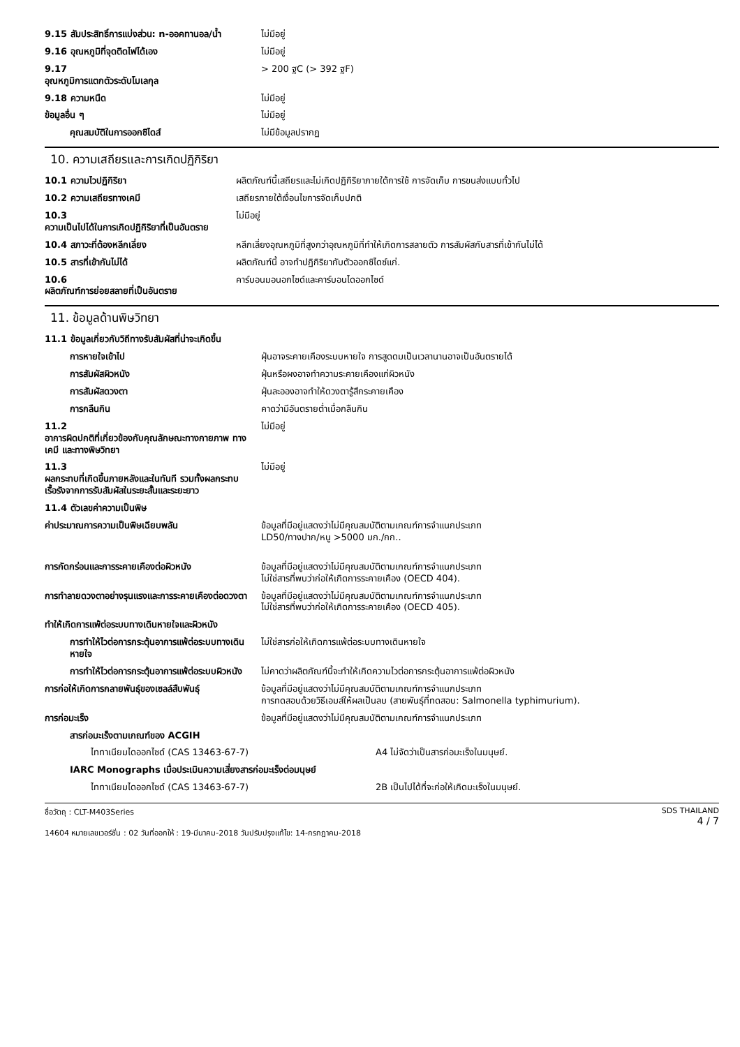| 9.15 สัมประสิทธิ์การแบ่งส่วน: n-ออคทานอล/น้ำ | ไม่มีอยู่ |
| 9.16 อุณหภูมิที่จุดติดไฟได้เอง | ไม่มีอยู่ |
| 9.17 อุณหภูมิการแตกตัวระดับโมเลกุล | > 200 ฐC (> 392 ฐF) |
| 9.18 ความหนืด | ไม่มีอยู่ |
| ข้อมูลอื่น ๆ | ไม่มีอยู่ |
| คุณสมบัติในการออกซิไดส์ | ไม่มีข้อมูลปรากฏ |
10. ความเสถียรและการเกิดปฏิกิริยา
| 10.1 ความไวปฏิกิริยา | ผลิตภัณฑ์นี้เสถียรและไม่เกิดปฏิกิริยาภายใต้การใช้ การจัดเก็บ การขนส่งแบบทั่วไป |
| 10.2 ความเสถียรทางเคมี | เสถียรภายใต้เงื่อนไขการจัดเก็บปกติ |
| 10.3 ความเป็นไปได้ในการเกิดปฏิกิริยาที่เป็นอันตราย | ไม่มีอยู่ |
| 10.4 สภาวะที่ต้องหลีกเลี่ยง | หลีกเลี่ยงอุณหภูมิที่สูงกว่าอุณหภูมิที่ทำให้เกิดการสลายตัว การสัมผัสกับสารที่เข้ากันไม่ได้ |
| 10.5 สารที่เข้ากันไม่ได้ | ผลิตภัณฑ์นี้ อาจทำปฏิกิริยากับตัวออกซิไดซ์แก่. |
| 10.6 ผลิตภัณฑ์การย่อยสลายที่เป็นอันตราย | คาร์บอนมอนอกไซด์และคาร์บอนไดออกไซด์ |
11. ข้อมูลด้านพิษวิทยา
| 11.1 ข้อมูลเกี่ยวกับวิถีทางรับสัมผัสที่น่าจะเกิดขึ้น | |
| การหายใจเข้าไป | ฝุ่นอาจระคายเคืองระบบหายใจ การสูดดมเป็นเวลานานอาจเป็นอันตรายได้ |
| การสัมผัสผิวหนัง | ฝุ่นหรือผงอาจทำความระคายเคืองแก่ผิวหนัง |
| การสัมผัสดวงตา | ฝุ่นละอองอาจทำให้ดวงตารู้สึกระคายเคือง |
| การกลืนกิน | คาดว่ามีอันตรายต่ำเมื่อกลืนกิน |
| 11.2 อาการผิดปกติที่เกี่ยวข้องกับคุณลักษณะทางกายภาพ ทางเคมี และทางพิษวิทยา | ไม่มีอยู่ |
| 11.3 ผลกระทบที่เกิดขึ้นภายหลังและในทันที รวมทั้งผลกระทบเรื้อรังจากการรับสัมผัสในระยะสั้นและระยะยาว | ไม่มีอยู่ |
| 11.4 ตัวเลขค่าความเป็นพิษ | |
| ค่าประมาณการความเป็นพิษเฉียบพลัน | ข้อมูลที่มีอยู่แสดงว่าไม่มีคุณสมบัติตามเกณฑ์การจำแนกประเภท LD50/ทางปาก/หนู >5000 มก./กก.. |
| การกัดกร่อนและการระคายเคืองต่อผิวหนัง | ข้อมูลที่มีอยู่แสดงว่าไม่มีคุณสมบัติตามเกณฑ์การจำแนกประเภท ไม่ใช่สารที่พบว่าก่อให้เกิดการระคายเคือง (OECD 404). |
| การทำลายดวงตาอย่างรุนแรงและการระคายเคืองต่อดวงตา | ข้อมูลที่มีอยู่แสดงว่าไม่มีคุณสมบัติตามเกณฑ์การจำแนกประเภท ไม่ใช่สารที่พบว่าก่อให้เกิดการระคายเคือง (OECD 405). |
| ทำให้เกิดการแพ้ต่อระบบทางเดินหายใจและผิวหนัง | |
| การทำให้ไวต่อการกระตุ้นอาการแพ้ต่อระบบทางเดินหายใจ | ไม่ใช่สารก่อให้เกิดการแพ้ต่อระบบทางเดินหายใจ |
| การทำให้ไวต่อการกระตุ้นอาการแพ้ต่อระบบผิวหนัง | ไม่คาดว่าผลิตภัณฑ์นี้จะทำให้เกิดความไวต่อการกระตุ้นอาการแพ้ต่อผิวหนัง |
| การก่อให้เกิดการกลายพันธุ์ของเซลล์สืบพันธุ์ | ข้อมูลที่มีอยู่แสดงว่าไม่มีคุณสมบัติตามเกณฑ์การจำแนกประเภท การทดสอบด้วยวิธีเอมส์ให้ผลเป็นลบ (สายพันธุ์ที่ทดสอบ: Salmonella typhimurium). |
| การก่อมะเร็ง | ข้อมูลที่มีอยู่แสดงว่าไม่มีคุณสมบัติตามเกณฑ์การจำแนกประเภท |
| สารก่อมะเร็งตามเกณฑ์ของ ACGIH | |
| ไททาเนียมไดออกไซด์ (CAS 13463-67-7) | A4 ไม่จัดว่าเป็นสารก่อมะเร็งในมนุษย์. |
| IARC Monographs เมื่อประเมินความเสี่ยงสารก่อมะเร็งต่อมนุษย์ | |
| ไททาเนียมไดออกไซด์ (CAS 13463-67-7) | 2B เป็นไปได้ที่จะก่อให้เกิดมะเร็งในมนุษย์. |
ชื่อวัตถุ : CLT-M403Series
14604 หมายเลขเวอร์ชั่น : 02 วันที่ออกให้ : 19-มีนาคม-2018 วันปรับปรุงแก้ไข: 14-กรกฎาคม-2018
SDS THAILAND
4 / 7